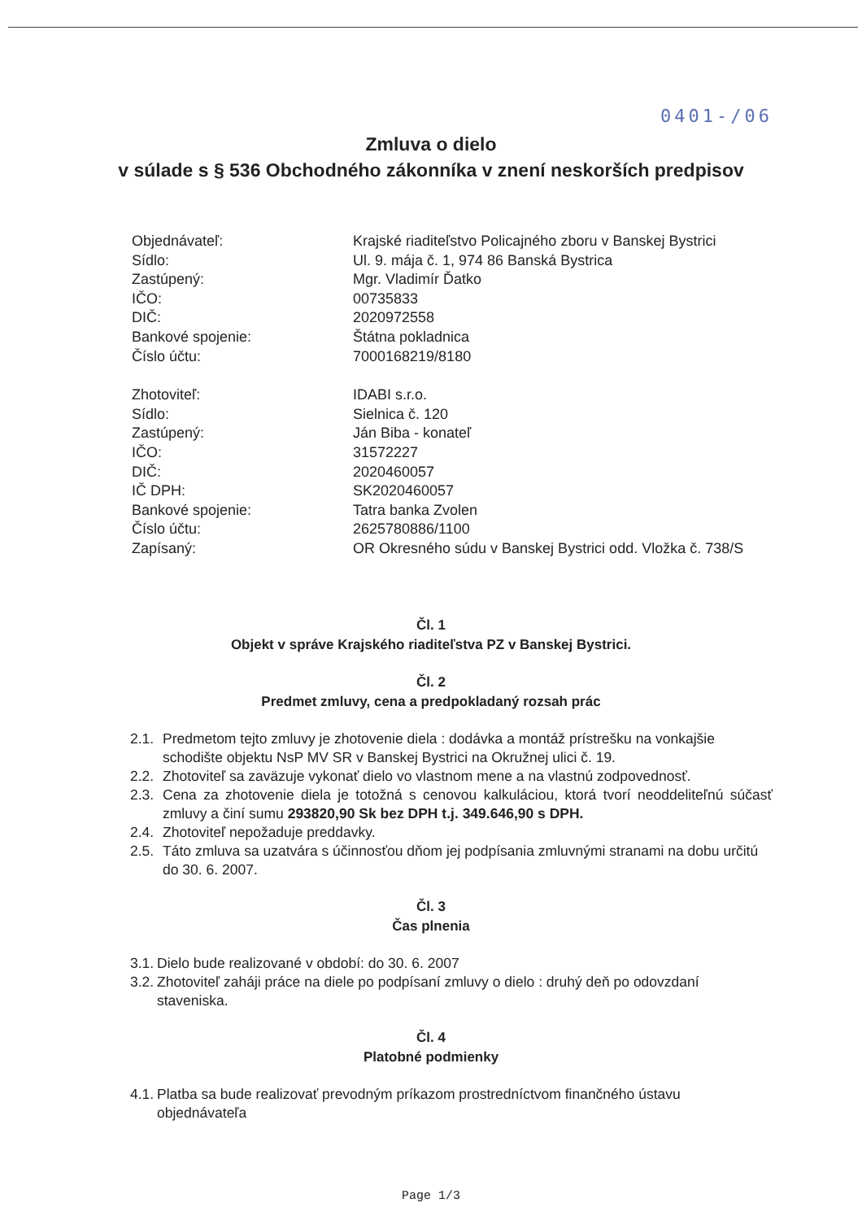0401-/06
Zmluva o dielo
v súlade s § 536 Obchodného zákonníka v znení neskorších predpisov
Objednávateľ: Krajské riaditeľstvo Policajného zboru v Banskej Bystrici
Sídlo: Ul. 9. mája č. 1, 974 86 Banská Bystrica
Zastúpený: Mgr. Vladimír Ďatko
IČO: 00735833
DIČ: 2020972558
Bankové spojenie: Štátna pokladnica
Číslo účtu: 7000168219/8180
Zhotoviteľ: IDABI s.r.o.
Sídlo: Sielnica č. 120
Zastúpený: Ján Biba - konateľ
IČO: 31572227
DIČ: 2020460057
IČ DPH: SK2020460057
Bankové spojenie: Tatra banka Zvolen
Číslo účtu: 2625780886/1100
Zapísaný: OR Okresného súdu v Banskej Bystrici odd. Vložka č. 738/S
Čl. 1
Objekt v správe Krajského riaditeľstva PZ v Banskej Bystrici.
Čl. 2
Predmet zmluvy, cena a predpokladaný rozsah prác
2.1. Predmetom tejto zmluvy je zhotovenie diela : dodávka a montáž prístrešku na vonkajšie schodište objektu NsP MV SR v Banskej Bystrici na Okružnej ulici č. 19.
2.2. Zhotoviteľ sa zaväzuje vykonať dielo vo vlastnom mene a na vlastnú zodpovednosť.
2.3. Cena za zhotovenie diela je totožná s cenovou kalkuláciou, ktorá tvorí neoddeliteľnú súčasť zmluvy a činí sumu 293820,90 Sk bez DPH t.j. 349.646,90 s DPH.
2.4. Zhotoviteľ nepožaduje preddavky.
2.5. Táto zmluva sa uzatvára s účinnosťou dňom jej podpísania zmluvnými stranami na dobu určitú do 30. 6. 2007.
Čl. 3
Čas plnenia
3.1. Dielo bude realizované v období: do 30. 6. 2007
3.2. Zhotoviteľ zaháji práce na diele po podpísaní zmluvy o dielo : druhý deň po odovzdaní staveniska.
Čl. 4
Platobné podmienky
4.1. Platba sa bude realizovať prevodným príkazom prostredníctvom finančného ústavu objednávateľa
Page 1/3